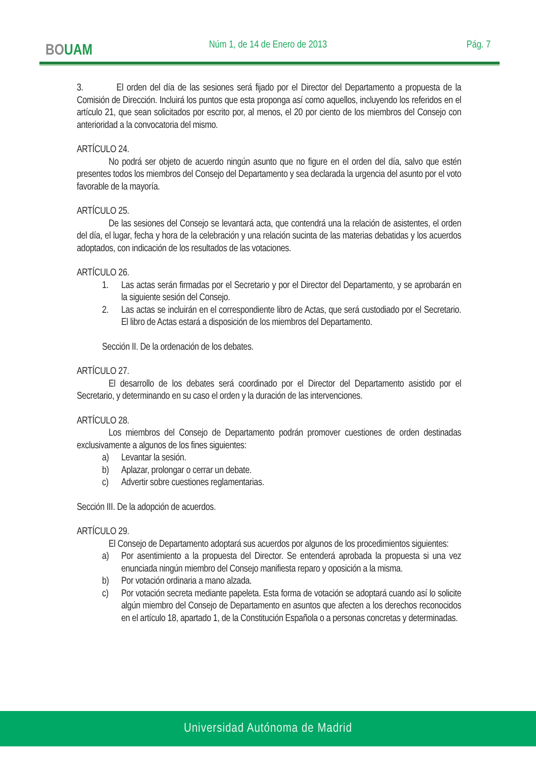BOUAM
Núm 1, de 14 de Enero de 2013 Pág. 7
3. El orden del día de las sesiones será fijado por el Director del Departamento a propuesta de la Comisión de Dirección. Incluirá los puntos que esta proponga así como aquellos, incluyendo los referidos en el artículo 21, que sean solicitados por escrito por, al menos, el 20 por ciento de los miembros del Consejo con anterioridad a la convocatoria del mismo.
ARTÍCULO 24.
No podrá ser objeto de acuerdo ningún asunto que no figure en el orden del día, salvo que estén presentes todos los miembros del Consejo del Departamento y sea declarada la urgencia del asunto por el voto favorable de la mayoría.
ARTÍCULO 25.
De las sesiones del Consejo se levantará acta, que contendrá una la relación de asistentes, el orden del día, el lugar, fecha y hora de la celebración y una relación sucinta de las materias debatidas y los acuerdos adoptados, con indicación de los resultados de las votaciones.
ARTÍCULO 26.
1. Las actas serán firmadas por el Secretario y por el Director del Departamento, y se aprobarán en la siguiente sesión del Consejo.
2. Las actas se incluirán en el correspondiente libro de Actas, que será custodiado por el Secretario. El libro de Actas estará a disposición de los miembros del Departamento.
Sección II. De la ordenación de los debates.
ARTÍCULO 27.
El desarrollo de los debates será coordinado por el Director del Departamento asistido por el Secretario, y determinando en su caso el orden y la duración de las intervenciones.
ARTÍCULO 28.
Los miembros del Consejo de Departamento podrán promover cuestiones de orden destinadas exclusivamente a algunos de los fines siguientes:
a) Levantar la sesión.
b) Aplazar, prolongar o cerrar un debate.
c) Advertir sobre cuestiones reglamentarias.
Sección III. De la adopción de acuerdos.
ARTÍCULO 29.
El Consejo de Departamento adoptará sus acuerdos por algunos de los procedimientos siguientes:
a) Por asentimiento a la propuesta del Director. Se entenderá aprobada la propuesta si una vez enunciada ningún miembro del Consejo manifiesta reparo y oposición a la misma.
b) Por votación ordinaria a mano alzada.
c) Por votación secreta mediante papeleta. Esta forma de votación se adoptará cuando así lo solicite algún miembro del Consejo de Departamento en asuntos que afecten a los derechos reconocidos en el artículo 18, apartado 1, de la Constitución Española o a personas concretas y determinadas.
Universidad Autónoma de Madrid